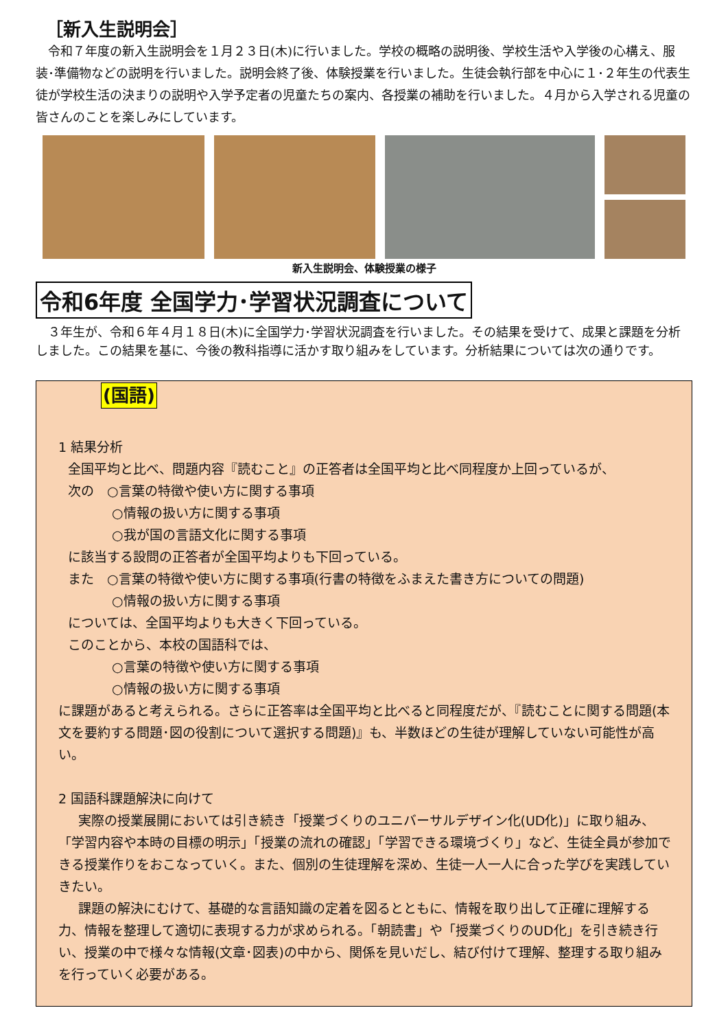［新入生説明会］
令和７年度の新入生説明会を１月２３日(木)に行いました。学校の概略の説明後、学校生活や入学後の心構え、服装･準備物などの説明を行いました。説明会終了後、体験授業を行いました。生徒会執行部を中心に１･２年生の代表生徒が学校生活の決まりの説明や入学予定者の児童たちの案内、各授業の補助を行いました。４月から入学される児童の皆さんのことを楽しみにしています。
新入生説明会、体験授業の様子
令和6年度 全国学力･学習状況調査について
３年生が、令和６年４月１８日(木)に全国学力･学習状況調査を行いました。その結果を受けて、成果と課題を分析しました。この結果を基に、今後の教科指導に活かす取り組みをしています。分析結果については次の通りです。
(国語)
1 結果分析
全国平均と比べ、問題内容『読むこと』の正答者は全国平均と比べ同程度か上回っているが、
次の　○言葉の特徴や使い方に関する事項
○情報の扱い方に関する事項
○我が国の言語文化に関する事項
に該当する設問の正答者が全国平均よりも下回っている。
また　○言葉の特徴や使い方に関する事項(行書の特徴をふまえた書き方についての問題)
○情報の扱い方に関する事項
については、全国平均よりも大きく下回っている。
このことから、本校の国語科では、
○言葉の特徴や使い方に関する事項
○情報の扱い方に関する事項
に課題があると考えられる。さらに正答率は全国平均と比べると同程度だが、『読むことに関する問題(本文を要約する問題･図の役割について選択する問題)』も、半数ほどの生徒が理解していない可能性が高い。
2 国語科課題解決に向けて
実際の授業展開においては引き続き「授業づくりのユニバーサルデザイン化(UD化)」に取り組み、「学習内容や本時の目標の明示」「授業の流れの確認」「学習できる環境づくり」など、生徒全員が参加できる授業作りをおこなっていく。また、個別の生徒理解を深め、生徒一人一人に合った学びを実践していきたい。
課題の解決にむけて、基礎的な言語知識の定着を図るとともに、情報を取り出して正確に理解する力、情報を整理して適切に表現する力が求められる。「朝読書」や「授業づくりのUD化」を引き続き行い、授業の中で様々な情報(文章･図表)の中から、関係を見いだし、結び付けて理解、整理する取り組みを行っていく必要がある。